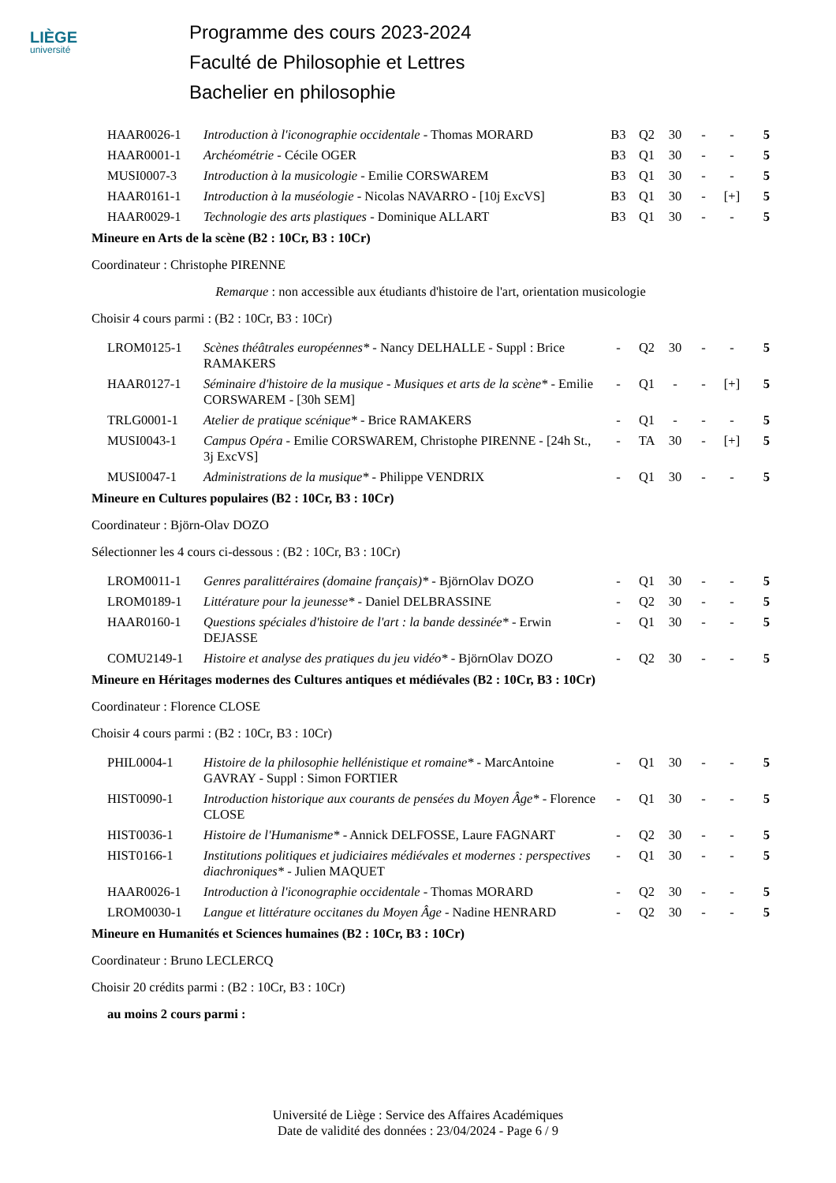LIÈGE
université
Programme des cours 2023-2024
Faculté de Philosophie et Lettres
Bachelier en philosophie
| HAAR0026-1 | Introduction à l'iconographie occidentale - Thomas MORARD | B3 | Q2 | 30 | - | - | 5 |
| HAAR0001-1 | Archéométrie - Cécile OGER | B3 | Q1 | 30 | - | - | 5 |
| MUSI0007-3 | Introduction à la musicologie - Emilie CORSWAREM | B3 | Q1 | 30 | - | - | 5 |
| HAAR0161-1 | Introduction à la muséologie - Nicolas NAVARRO - [10j ExcVS] | B3 | Q1 | 30 | - | [+] | 5 |
| HAAR0029-1 | Technologie des arts plastiques - Dominique ALLART | B3 | Q1 | 30 | - | - | 5 |
Mineure en Arts de la scène (B2 : 10Cr, B3 : 10Cr)
Coordinateur : Christophe PIRENNE
Remarque : non accessible aux étudiants d'histoire de l'art, orientation musicologie
Choisir 4 cours parmi : (B2 : 10Cr, B3 : 10Cr)
| LROM0125-1 | Scènes théâtrales européennes* - Nancy DELHALLE - Suppl : Brice RAMAKERS | - | Q2 | 30 | - | - | 5 |
| HAAR0127-1 | Séminaire d'histoire de la musique - Musiques et arts de la scène* - Emilie CORSWAREM - [30h SEM] | - | Q1 | - | - | [+] | 5 |
| TRLG0001-1 | Atelier de pratique scénique* - Brice RAMAKERS | - | Q1 | - | - | - | 5 |
| MUSI0043-1 | Campus Opéra - Emilie CORSWAREM, Christophe PIRENNE - [24h St., 3j ExcVS] | - | TA | 30 | - | [+] | 5 |
| MUSI0047-1 | Administrations de la musique* - Philippe VENDRIX | - | Q1 | 30 | - | - | 5 |
Mineure en Cultures populaires (B2 : 10Cr, B3 : 10Cr)
Coordinateur : Björn-Olav DOZO
Sélectionner les 4 cours ci-dessous : (B2 : 10Cr, B3 : 10Cr)
| LROM0011-1 | Genres paralittéraires (domaine français)* - BjörnOlav DOZO | - | Q1 | 30 | - | - | 5 |
| LROM0189-1 | Littérature pour la jeunesse* - Daniel DELBRASSINE | - | Q2 | 30 | - | - | 5 |
| HAAR0160-1 | Questions spéciales d'histoire de l'art : la bande dessinée* - Erwin DEJASSE | - | Q1 | 30 | - | - | 5 |
| COMU2149-1 | Histoire et analyse des pratiques du jeu vidéo* - BjörnOlav DOZO | - | Q2 | 30 | - | - | 5 |
Mineure en Héritages modernes des Cultures antiques et médiévales (B2 : 10Cr, B3 : 10Cr)
Coordinateur : Florence CLOSE
Choisir 4 cours parmi : (B2 : 10Cr, B3 : 10Cr)
| PHIL0004-1 | Histoire de la philosophie hellénistique et romaine* - MarcAntoine GAVRAY - Suppl : Simon FORTIER | - | Q1 | 30 | - | - | 5 |
| HIST0090-1 | Introduction historique aux courants de pensées du Moyen Âge* - Florence CLOSE | - | Q1 | 30 | - | - | 5 |
| HIST0036-1 | Histoire de l'Humanisme* - Annick DELFOSSE, Laure FAGNART | - | Q2 | 30 | - | - | 5 |
| HIST0166-1 | Institutions politiques et judiciaires médiévales et modernes : perspectives diachroniques* - Julien MAQUET | - | Q1 | 30 | - | - | 5 |
| HAAR0026-1 | Introduction à l'iconographie occidentale - Thomas MORARD | - | Q2 | 30 | - | - | 5 |
| LROM0030-1 | Langue et littérature occitanes du Moyen Âge - Nadine HENRARD | - | Q2 | 30 | - | - | 5 |
Mineure en Humanités et Sciences humaines (B2 : 10Cr, B3 : 10Cr)
Coordinateur : Bruno LECLERCQ
Choisir 20 crédits parmi : (B2 : 10Cr, B3 : 10Cr)
au moins 2 cours parmi :
Université de Liège : Service des Affaires Académiques
Date de validité des données : 23/04/2024 - Page 6 / 9